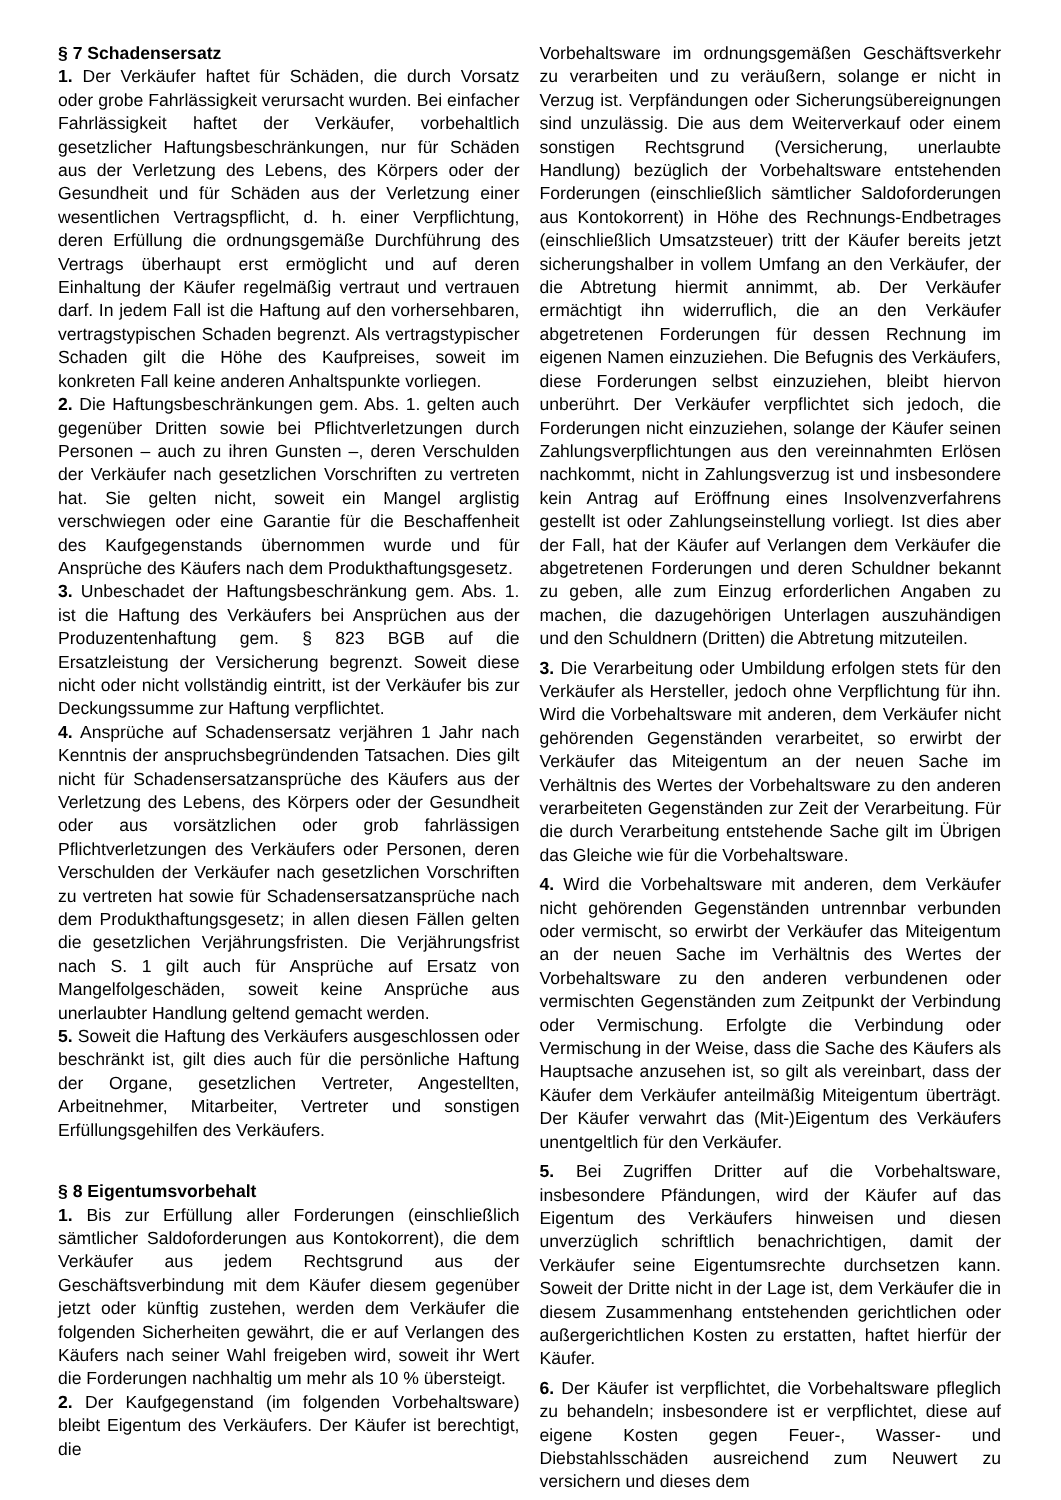§ 7 Schadensersatz
1. Der Verkäufer haftet für Schäden, die durch Vorsatz oder grobe Fahrlässigkeit verursacht wurden. Bei einfacher Fahrlässigkeit haftet der Verkäufer, vorbehaltlich gesetzlicher Haftungsbeschränkungen, nur für Schäden aus der Verletzung des Lebens, des Körpers oder der Gesundheit und für Schäden aus der Verletzung einer wesentlichen Vertragspflicht, d. h. einer Verpflichtung, deren Erfüllung die ordnungsgemäße Durchführung des Vertrags überhaupt erst ermöglicht und auf deren Einhaltung der Käufer regelmäßig vertraut und vertrauen darf. In jedem Fall ist die Haftung auf den vorhersehbaren, vertragstypischen Schaden begrenzt. Als vertragstypischer Schaden gilt die Höhe des Kaufpreises, soweit im konkreten Fall keine anderen Anhaltspunkte vorliegen.
2. Die Haftungsbeschränkungen gem. Abs. 1. gelten auch gegenüber Dritten sowie bei Pflichtverletzungen durch Personen – auch zu ihren Gunsten –, deren Verschulden der Verkäufer nach gesetzlichen Vorschriften zu vertreten hat. Sie gelten nicht, soweit ein Mangel arglistig verschwiegen oder eine Garantie für die Beschaffenheit des Kaufgegenstands übernommen wurde und für Ansprüche des Käufers nach dem Produkthaftungsgesetz.
3. Unbeschadet der Haftungsbeschränkung gem. Abs. 1. ist die Haftung des Verkäufers bei Ansprüchen aus der Produzentenhaftung gem. § 823 BGB auf die Ersatzleistung der Versicherung begrenzt. Soweit diese nicht oder nicht vollständig eintritt, ist der Verkäufer bis zur Deckungssumme zur Haftung verpflichtet.
4. Ansprüche auf Schadensersatz verjähren 1 Jahr nach Kenntnis der anspruchsbegründenden Tatsachen. Dies gilt nicht für Schadensersatzansprüche des Käufers aus der Verletzung des Lebens, des Körpers oder der Gesundheit oder aus vorsätzlichen oder grob fahrlässigen Pflichtverletzungen des Verkäufers oder Personen, deren Verschulden der Verkäufer nach gesetzlichen Vorschriften zu vertreten hat sowie für Schadensersatzansprüche nach dem Produkthaftungsgesetz; in allen diesen Fällen gelten die gesetzlichen Verjährungsfristen. Die Verjährungsfrist nach S. 1 gilt auch für Ansprüche auf Ersatz von Mangelfolgeschäden, soweit keine Ansprüche aus unerlaubter Handlung geltend gemacht werden.
5. Soweit die Haftung des Verkäufers ausgeschlossen oder beschränkt ist, gilt dies auch für die persönliche Haftung der Organe, gesetzlichen Vertreter, Angestellten, Arbeitnehmer, Mitarbeiter, Vertreter und sonstigen Erfüllungsgehilfen des Verkäufers.
§ 8 Eigentumsvorbehalt
1. Bis zur Erfüllung aller Forderungen (einschließlich sämtlicher Saldoforderungen aus Kontokorrent), die dem Verkäufer aus jedem Rechtsgrund aus der Geschäftsverbindung mit dem Käufer diesem gegenüber jetzt oder künftig zustehen, werden dem Verkäufer die folgenden Sicherheiten gewährt, die er auf Verlangen des Käufers nach seiner Wahl freigeben wird, soweit ihr Wert die Forderungen nachhaltig um mehr als 10 % übersteigt.
2. Der Kaufgegenstand (im folgenden Vorbehaltsware) bleibt Eigentum des Verkäufers. Der Käufer ist berechtigt, die
Vorbehaltsware im ordnungsgemäßen Geschäftsverkehr zu verarbeiten und zu veräußern, solange er nicht in Verzug ist. Verpfändungen oder Sicherungsübereignungen sind unzulässig. Die aus dem Weiterverkauf oder einem sonstigen Rechtsgrund (Versicherung, unerlaubte Handlung) bezüglich der Vorbehaltsware entstehenden Forderungen (einschließlich sämtlicher Saldoforderungen aus Kontokorrent) in Höhe des Rechnungs-Endbetrages (einschließlich Umsatzsteuer) tritt der Käufer bereits jetzt sicherungshalber in vollem Umfang an den Verkäufer, der die Abtretung hiermit annimmt, ab. Der Verkäufer ermächtigt ihn widerruflich, die an den Verkäufer abgetretenen Forderungen für dessen Rechnung im eigenen Namen einzuziehen. Die Befugnis des Verkäufers, diese Forderungen selbst einzuziehen, bleibt hiervon unberührt. Der Verkäufer verpflichtet sich jedoch, die Forderungen nicht einzuziehen, solange der Käufer seinen Zahlungsverpflichtungen aus den vereinnahmten Erlösen nachkommt, nicht in Zahlungsverzug ist und insbesondere kein Antrag auf Eröffnung eines Insolvenzverfahrens gestellt ist oder Zahlungseinstellung vorliegt. Ist dies aber der Fall, hat der Käufer auf Verlangen dem Verkäufer die abgetretenen Forderungen und deren Schuldner bekannt zu geben, alle zum Einzug erforderlichen Angaben zu machen, die dazugehörigen Unterlagen auszuhändigen und den Schuldnern (Dritten) die Abtretung mitzuteilen.
3. Die Verarbeitung oder Umbildung erfolgen stets für den Verkäufer als Hersteller, jedoch ohne Verpflichtung für ihn. Wird die Vorbehaltsware mit anderen, dem Verkäufer nicht gehörenden Gegenständen verarbeitet, so erwirbt der Verkäufer das Miteigentum an der neuen Sache im Verhältnis des Wertes der Vorbehaltsware zu den anderen verarbeiteten Gegenständen zur Zeit der Verarbeitung. Für die durch Verarbeitung entstehende Sache gilt im Übrigen das Gleiche wie für die Vorbehaltsware.
4. Wird die Vorbehaltsware mit anderen, dem Verkäufer nicht gehörenden Gegenständen untrennbar verbunden oder vermischt, so erwirbt der Verkäufer das Miteigentum an der neuen Sache im Verhältnis des Wertes der Vorbehaltsware zu den anderen verbundenen oder vermischten Gegenständen zum Zeitpunkt der Verbindung oder Vermischung. Erfolgte die Verbindung oder Vermischung in der Weise, dass die Sache des Käufers als Hauptsache anzusehen ist, so gilt als vereinbart, dass der Käufer dem Verkäufer anteilmäßig Miteigentum überträgt. Der Käufer verwahrt das (Mit-)Eigentum des Verkäufers unentgeltlich für den Verkäufer.
5. Bei Zugriffen Dritter auf die Vorbehaltsware, insbesondere Pfändungen, wird der Käufer auf das Eigentum des Verkäufers hinweisen und diesen unverzüglich schriftlich benachrichtigen, damit der Verkäufer seine Eigentumsrechte durchsetzen kann. Soweit der Dritte nicht in der Lage ist, dem Verkäufer die in diesem Zusammenhang entstehenden gerichtlichen oder außergerichtlichen Kosten zu erstatten, haftet hierfür der Käufer.
6. Der Käufer ist verpflichtet, die Vorbehaltsware pfleglich zu behandeln; insbesondere ist er verpflichtet, diese auf eigene Kosten gegen Feuer-, Wasser- und Diebstahlsschäden ausreichend zum Neuwert zu versichern und dieses dem